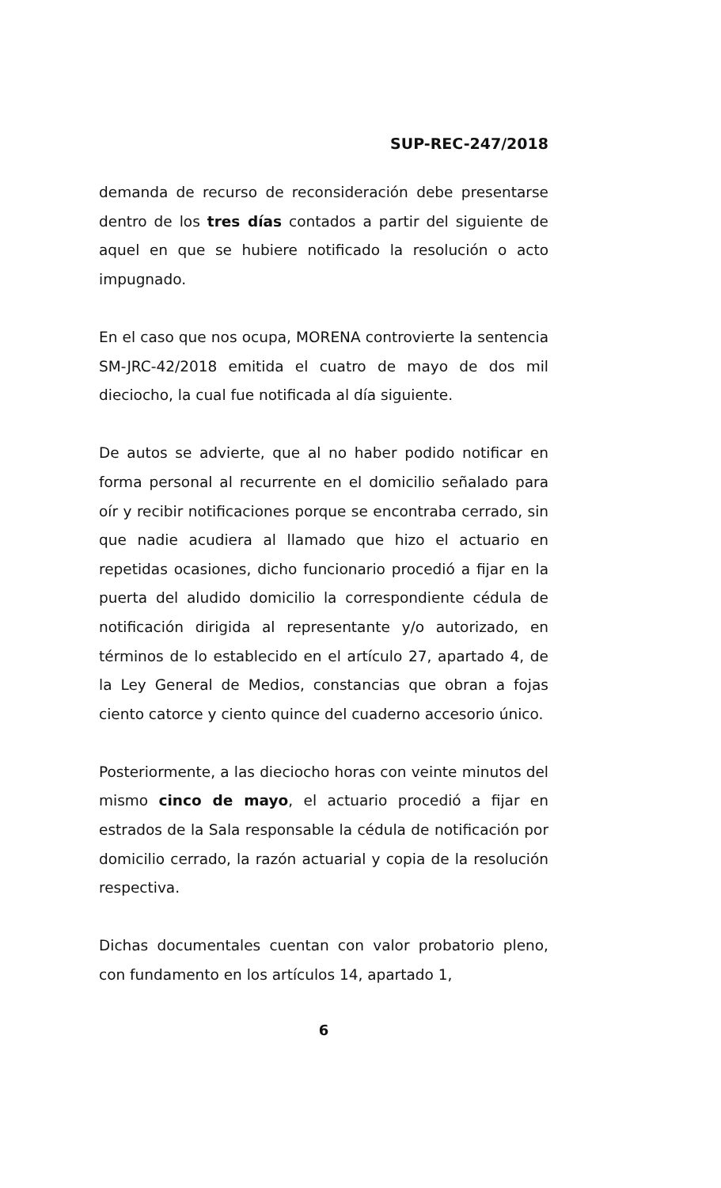SUP-REC-247/2018
demanda de recurso de reconsideración debe presentarse dentro de los tres días contados a partir del siguiente de aquel en que se hubiere notificado la resolución o acto impugnado.
En el caso que nos ocupa, MORENA controvierte la sentencia SM-JRC-42/2018 emitida el cuatro de mayo de dos mil dieciocho, la cual fue notificada al día siguiente.
De autos se advierte, que al no haber podido notificar en forma personal al recurrente en el domicilio señalado para oír y recibir notificaciones porque se encontraba cerrado, sin que nadie acudiera al llamado que hizo el actuario en repetidas ocasiones, dicho funcionario procedió a fijar en la puerta del aludido domicilio la correspondiente cédula de notificación dirigida al representante y/o autorizado, en términos de lo establecido en el artículo 27, apartado 4, de la Ley General de Medios, constancias que obran a fojas ciento catorce y ciento quince del cuaderno accesorio único.
Posteriormente, a las dieciocho horas con veinte minutos del mismo cinco de mayo, el actuario procedió a fijar en estrados de la Sala responsable la cédula de notificación por domicilio cerrado, la razón actuarial y copia de la resolución respectiva.
Dichas documentales cuentan con valor probatorio pleno, con fundamento en los artículos 14, apartado 1,
6